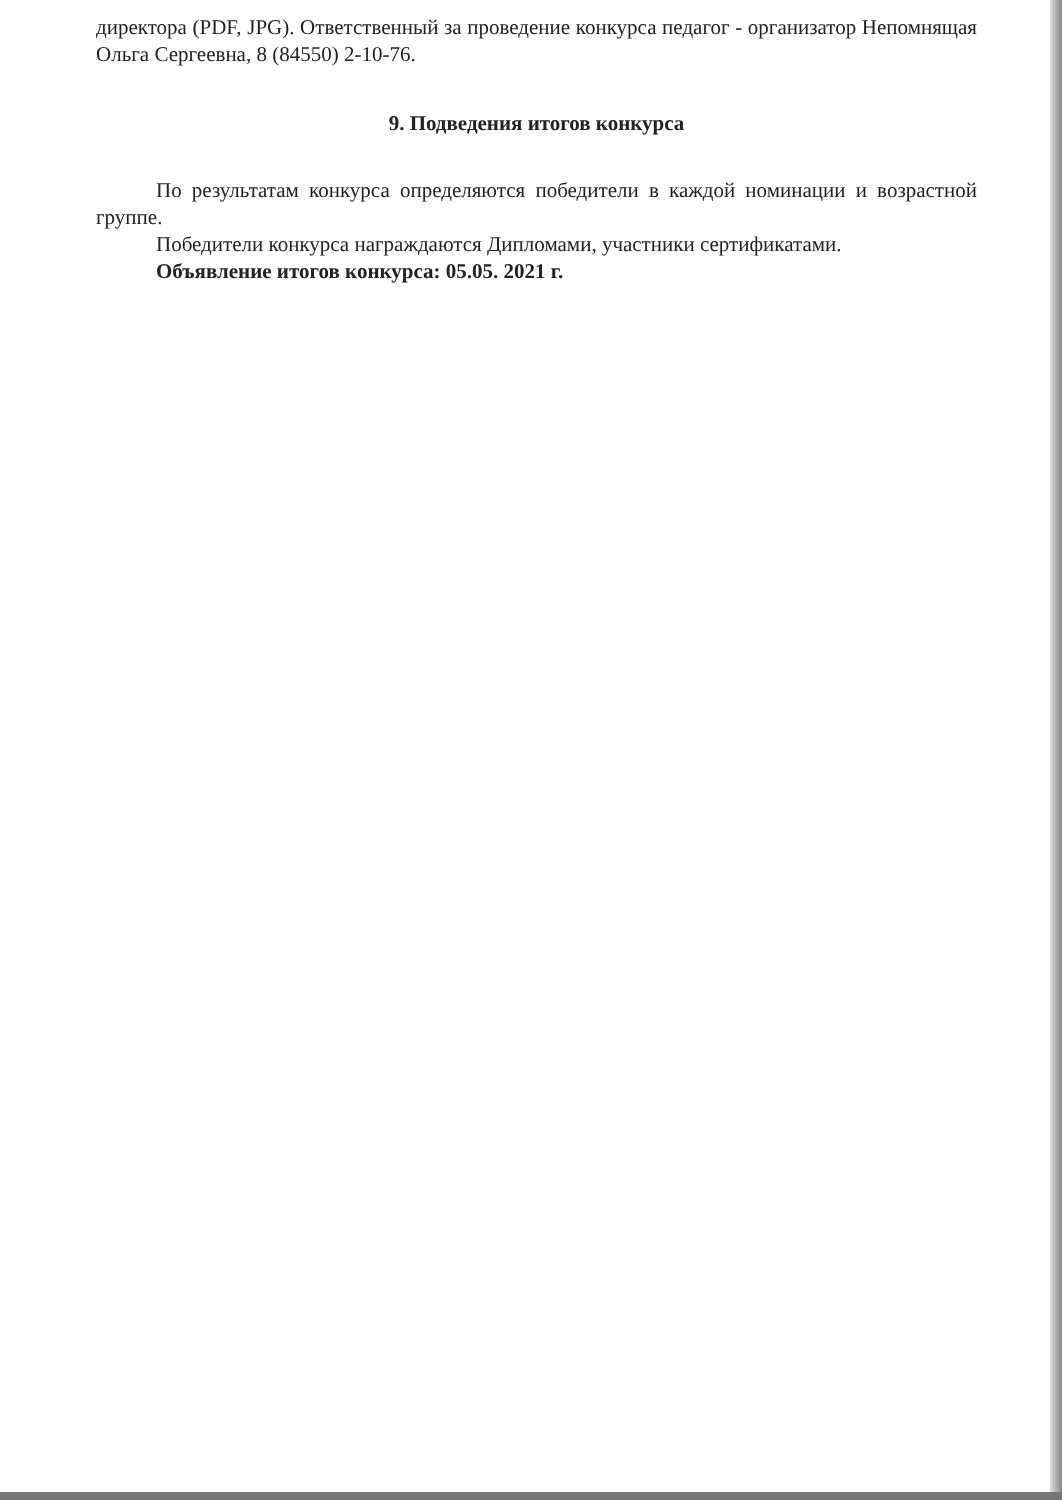директора (PDF, JPG). Ответственный за проведение конкурса педагог - организатор Непомнящая Ольга Сергеевна, 8 (84550) 2-10-76.
9. Подведения итогов конкурса
По результатам конкурса определяются победители в каждой номинации и возрастной группе.
Победители конкурса награждаются Дипломами, участники сертификатами.
Объявление итогов конкурса: 05.05. 2021 г.